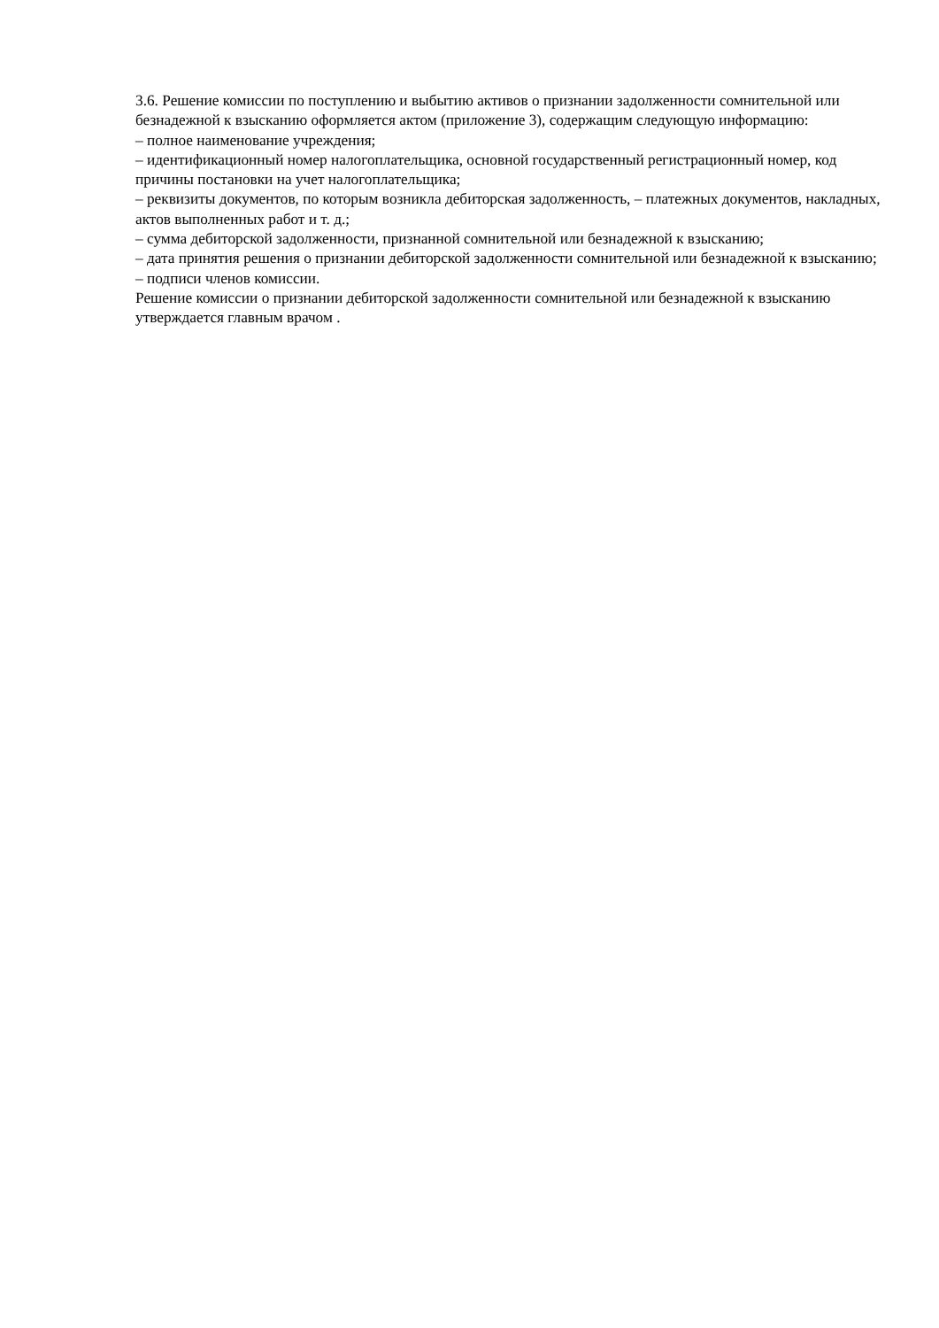3.6. Решение комиссии по поступлению и выбытию активов о признании задолженности сомнительной или безнадежной к взысканию оформляется актом (приложение 3), содержащим следующую информацию:
– полное наименование учреждения;
– идентификационный номер налогоплательщика, основной государственный регистрационный номер, код причины постановки на учет налогоплательщика;
– реквизиты документов, по которым возникла дебиторская задолженность, – платежных документов, накладных, актов выполненных работ и т. д.;
– сумма дебиторской задолженности, признанной сомнительной или безнадежной к взысканию;
– дата принятия решения о признании дебиторской задолженности сомнительной или безнадежной к взысканию;
– подписи членов комиссии.
Решение комиссии о признании дебиторской задолженности сомнительной или безнадежной к взысканию утверждается главным врачом .